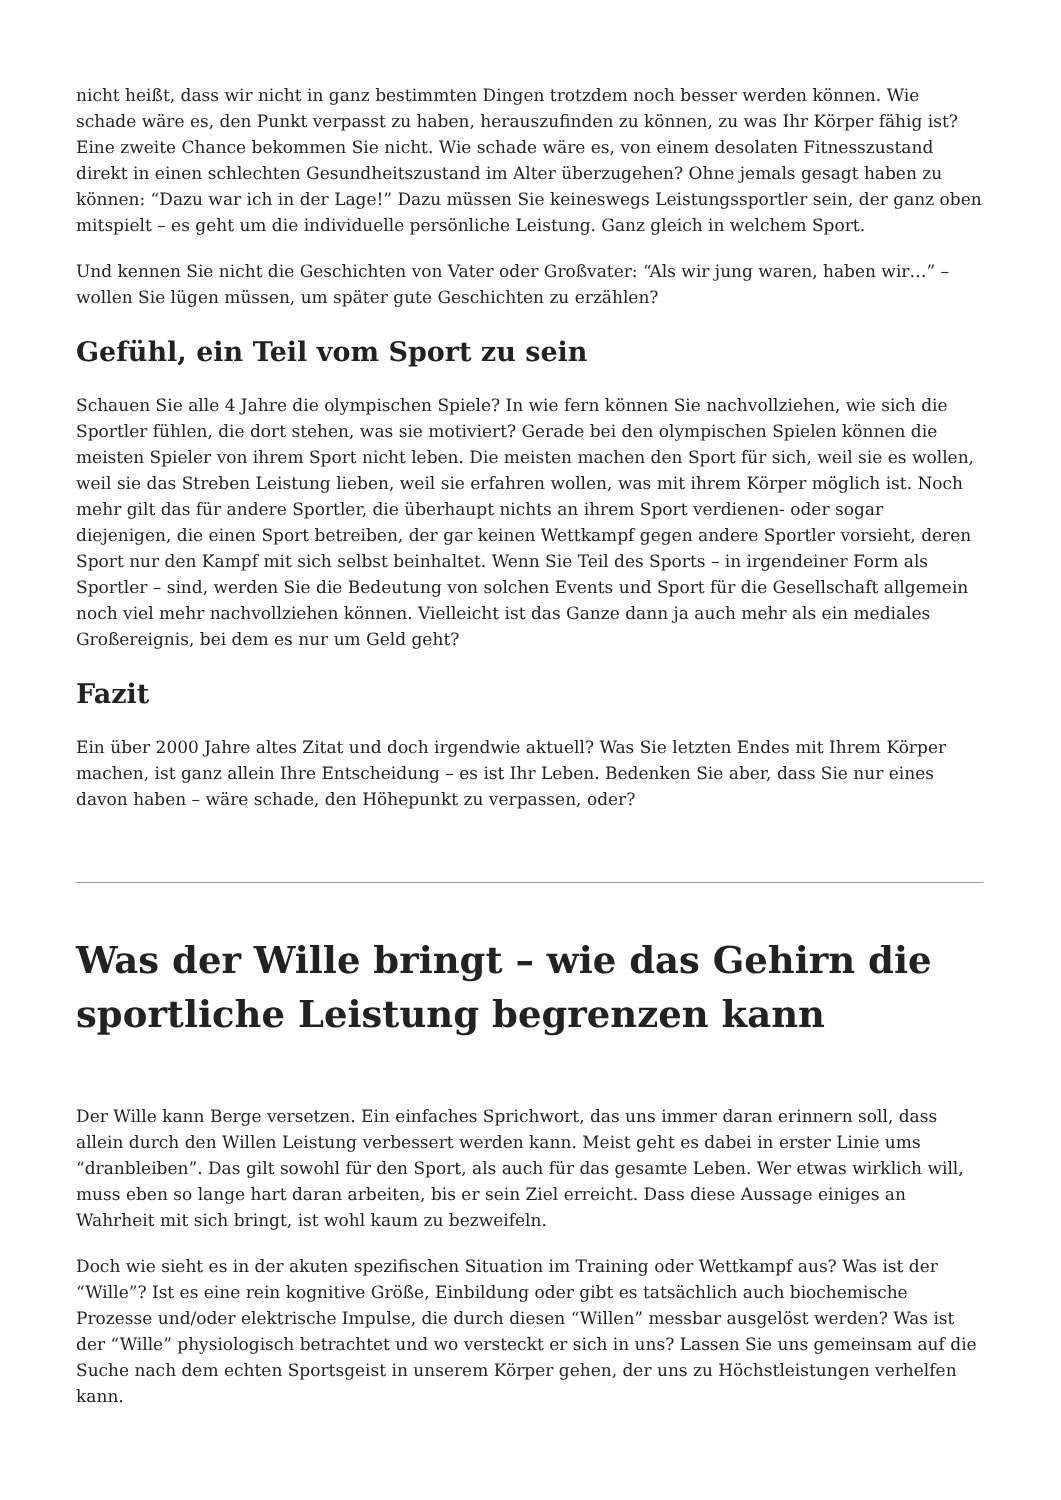nicht heißt, dass wir nicht in ganz bestimmten Dingen trotzdem noch besser werden können. Wie schade wäre es, den Punkt verpasst zu haben, herauszufinden zu können, zu was Ihr Körper fähig ist? Eine zweite Chance bekommen Sie nicht. Wie schade wäre es, von einem desolaten Fitnesszustand direkt in einen schlechten Gesundheitszustand im Alter überzugehen? Ohne jemals gesagt haben zu können: “Dazu war ich in der Lage!” Dazu müssen Sie keineswegs Leistungssportler sein, der ganz oben mitspielt – es geht um die individuelle persönliche Leistung. Ganz gleich in welchem Sport.
Und kennen Sie nicht die Geschichten von Vater oder Großvater: “Als wir jung waren, haben wir…” – wollen Sie lügen müssen, um später gute Geschichten zu erzählen?
Gefühl, ein Teil vom Sport zu sein
Schauen Sie alle 4 Jahre die olympischen Spiele? In wie fern können Sie nachvollziehen, wie sich die Sportler fühlen, die dort stehen, was sie motiviert? Gerade bei den olympischen Spielen können die meisten Spieler von ihrem Sport nicht leben. Die meisten machen den Sport für sich, weil sie es wollen, weil sie das Streben Leistung lieben, weil sie erfahren wollen, was mit ihrem Körper möglich ist. Noch mehr gilt das für andere Sportler, die überhaupt nichts an ihrem Sport verdienen- oder sogar diejenigen, die einen Sport betreiben, der gar keinen Wettkampf gegen andere Sportler vorsieht, deren Sport nur den Kampf mit sich selbst beinhaltet. Wenn Sie Teil des Sports – in irgendeiner Form als Sportler – sind, werden Sie die Bedeutung von solchen Events und Sport für die Gesellschaft allgemein noch viel mehr nachvollziehen können. Vielleicht ist das Ganze dann ja auch mehr als ein mediales Großereignis, bei dem es nur um Geld geht?
Fazit
Ein über 2000 Jahre altes Zitat und doch irgendwie aktuell? Was Sie letzten Endes mit Ihrem Körper machen, ist ganz allein Ihre Entscheidung – es ist Ihr Leben. Bedenken Sie aber, dass Sie nur eines davon haben – wäre schade, den Höhepunkt zu verpassen, oder?
Was der Wille bringt – wie das Gehirn die sportliche Leistung begrenzen kann
Der Wille kann Berge versetzen. Ein einfaches Sprichwort, das uns immer daran erinnern soll, dass allein durch den Willen Leistung verbessert werden kann. Meist geht es dabei in erster Linie ums “dranbleiben”. Das gilt sowohl für den Sport, als auch für das gesamte Leben. Wer etwas wirklich will, muss eben so lange hart daran arbeiten, bis er sein Ziel erreicht. Dass diese Aussage einiges an Wahrheit mit sich bringt, ist wohl kaum zu bezweifeln.
Doch wie sieht es in der akuten spezifischen Situation im Training oder Wettkampf aus? Was ist der “Wille”? Ist es eine rein kognitive Größe, Einbildung oder gibt es tatsächlich auch biochemische Prozesse und/oder elektrische Impulse, die durch diesen “Willen” messbar ausgelöst werden? Was ist der “Wille” physiologisch betrachtet und wo versteckt er sich in uns? Lassen Sie uns gemeinsam auf die Suche nach dem echten Sportsgeist in unserem Körper gehen, der uns zu Höchstleistungen verhelfen kann.